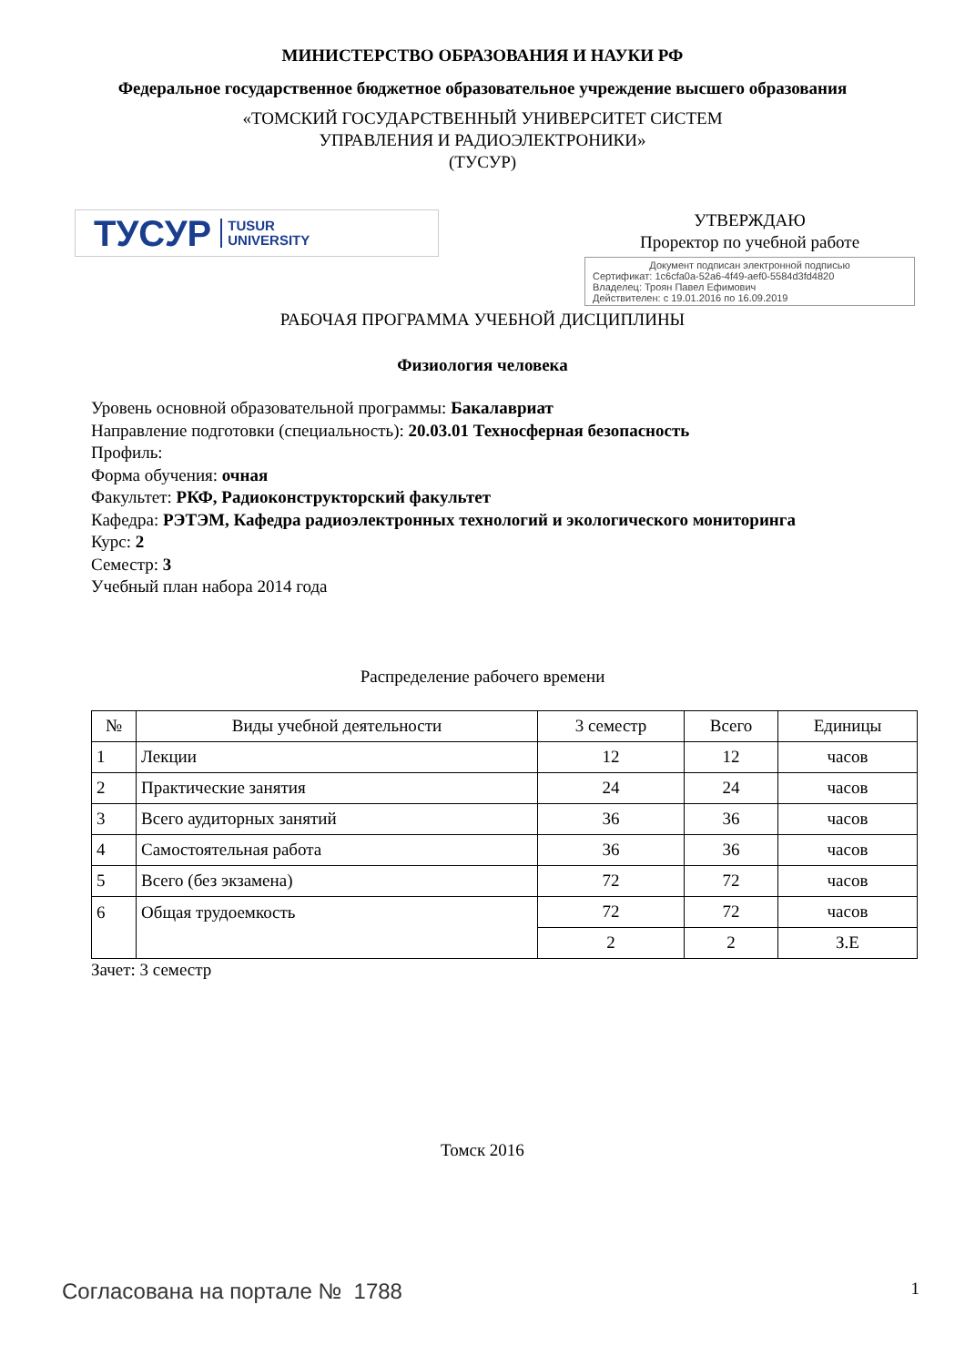МИНИСТЕРСТВО ОБРАЗОВАНИЯ И НАУКИ РФ
Федеральное государственное бюджетное образовательное учреждение высшего образования
«ТОМСКИЙ ГОСУДАРСТВЕННЫЙ УНИВЕРСИТЕТ СИСТЕМ
УПРАВЛЕНИЯ И РАДИОЭЛЕКТРОНИКИ»
(ТУСУР)
ТУСУР TUSUR
UNIVERSITY
УТВЕРЖДАЮ
Проректор по учебной работе
Документ подписан электронной подписью
Сертификат: 1c6cfa0a-52a6-4f49-aef0-5584d3fd4820
Владелец: Троян Павел Ефимович
Действителен: с 19.01.2016 по 16.09.2019
РАБОЧАЯ ПРОГРАММА УЧЕБНОЙ ДИСЦИПЛИНЫ
Физиология человека
Уровень основной образовательной программы: Бакалавриат
Направление подготовки (специальность): 20.03.01 Техносферная безопасность
Профиль:
Форма обучения: очная
Факультет: РКФ, Радиоконструкторский факультет
Кафедра: РЭТЭМ, Кафедра радиоэлектронных технологий и экологического мониторинга
Курс: 2
Семестр: 3
Учебный план набора 2014 года
Распределение рабочего времени
| № | Виды учебной деятельности | 3 семестр | Всего | Единицы |
| --- | --- | --- | --- | --- |
| 1 | Лекции | 12 | 12 | часов |
| 2 | Практические занятия | 24 | 24 | часов |
| 3 | Всего аудиторных занятий | 36 | 36 | часов |
| 4 | Самостоятельная работа | 36 | 36 | часов |
| 5 | Всего (без экзамена) | 72 | 72 | часов |
| 6 | Общая трудоемкость | 72 | 72 | часов |
| | | 2 | 2 | З.Е |
Зачет: 3 семестр
Томск 2016
Согласована на портале № 1788 1